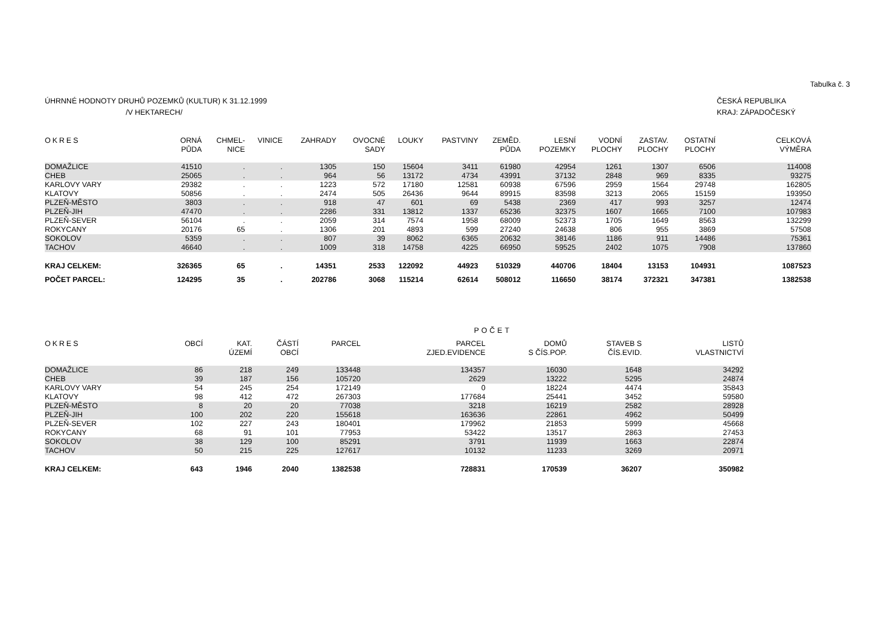Tabulka č. 3
ÚHRNNÉ HODNOTY DRUHŮ POZEMKŮ (KULTUR) K 31.12.1999
/V HEKTARECH/
ČESKÁ REPUBLIKA
KRAJ: ZÁPADOČESKÝ
| OKRES | ORNÁ PŮDA | CHMEL- NICE | VINICE | ZAHRADY | OVOCNÉ SADY | LOUKY | PASTVINY | ZEMĚD. PŮDA | LESNÍ POZEMKY | VODNÍ PLOCHY | ZASTAV. PLOCHY | OSTATNÍ PLOCHY | CELKOVÁ VÝMĚRA |
| --- | --- | --- | --- | --- | --- | --- | --- | --- | --- | --- | --- | --- | --- |
| DOMAŽLICE | 41510 | . | . | 1305 | 150 | 15604 | 3411 | 61980 | 42954 | 1261 | 1307 | 6506 | 114008 |
| CHEB | 25065 | . | . | 964 | 56 | 13172 | 4734 | 43991 | 37132 | 2848 | 969 | 8335 | 93275 |
| KARLOVY VARY | 29382 | . | . | 1223 | 572 | 17180 | 12581 | 60938 | 67596 | 2959 | 1564 | 29748 | 162805 |
| KLATOVY | 50856 | . | . | 2474 | 505 | 26436 | 9644 | 89915 | 83598 | 3213 | 2065 | 15159 | 193950 |
| PLZEŇ-MĚSTO | 3803 | . | . | 918 | 47 | 601 | 69 | 5438 | 2369 | 417 | 993 | 3257 | 12474 |
| PLZEŇ-JIH | 47470 | . | . | 2286 | 331 | 13812 | 1337 | 65236 | 32375 | 1607 | 1665 | 7100 | 107983 |
| PLZEŇ-SEVER | 56104 | . | . | 2059 | 314 | 7574 | 1958 | 68009 | 52373 | 1705 | 1649 | 8563 | 132299 |
| ROKYCANY | 20176 | 65 | . | 1306 | 201 | 4893 | 599 | 27240 | 24638 | 806 | 955 | 3869 | 57508 |
| SOKOLOV | 5359 | . | . | 807 | 39 | 8062 | 6365 | 20632 | 38146 | 1186 | 911 | 14486 | 75361 |
| TACHOV | 46640 | . | . | 1009 | 318 | 14758 | 4225 | 66950 | 59525 | 2402 | 1075 | 7908 | 137860 |
| KRAJ CELKEM: | 326365 | 65 | . | 14351 | 2533 | 122092 | 44923 | 510329 | 440706 | 18404 | 13153 | 104931 | 1087523 |
| POČET PARCEL: | 124295 | 35 | . | 202786 | 3068 | 115214 | 62614 | 508012 | 116650 | 38174 | 372321 | 347381 | 1382538 |
POČET
| OKRES | OBCÍ | KAT. ÚZEMÍ | ČÁSTÍ OBCÍ | PARCEL | PARCEL ZJED.EVIDENCE | DOMŮ S ČÍS.POP. | STAVEB S ČÍS.EVID. | LISTŮ VLASTNICTVÍ |
| --- | --- | --- | --- | --- | --- | --- | --- | --- |
| DOMAŽLICE | 86 | 218 | 249 | 133448 | 134357 | 16030 | 1648 | 34292 |
| CHEB | 39 | 187 | 156 | 105720 | 2629 | 13222 | 5295 | 24874 |
| KARLOVY VARY | 54 | 245 | 254 | 172149 | 0 | 18224 | 4474 | 35843 |
| KLATOVY | 98 | 412 | 472 | 267303 | 177684 | 25441 | 3452 | 59580 |
| PLZEŇ-MĚSTO | 8 | 20 | 20 | 77038 | 3218 | 16219 | 2582 | 28928 |
| PLZEŇ-JIH | 100 | 202 | 220 | 155618 | 163636 | 22861 | 4962 | 50499 |
| PLZEŇ-SEVER | 102 | 227 | 243 | 180401 | 179962 | 21853 | 5999 | 45668 |
| ROKYCANY | 68 | 91 | 101 | 77953 | 53422 | 13517 | 2863 | 27453 |
| SOKOLOV | 38 | 129 | 100 | 85291 | 3791 | 11939 | 1663 | 22874 |
| TACHOV | 50 | 215 | 225 | 127617 | 10132 | 11233 | 3269 | 20971 |
| KRAJ CELKEM: | 643 | 1946 | 2040 | 1382538 | 728831 | 170539 | 36207 | 350982 |